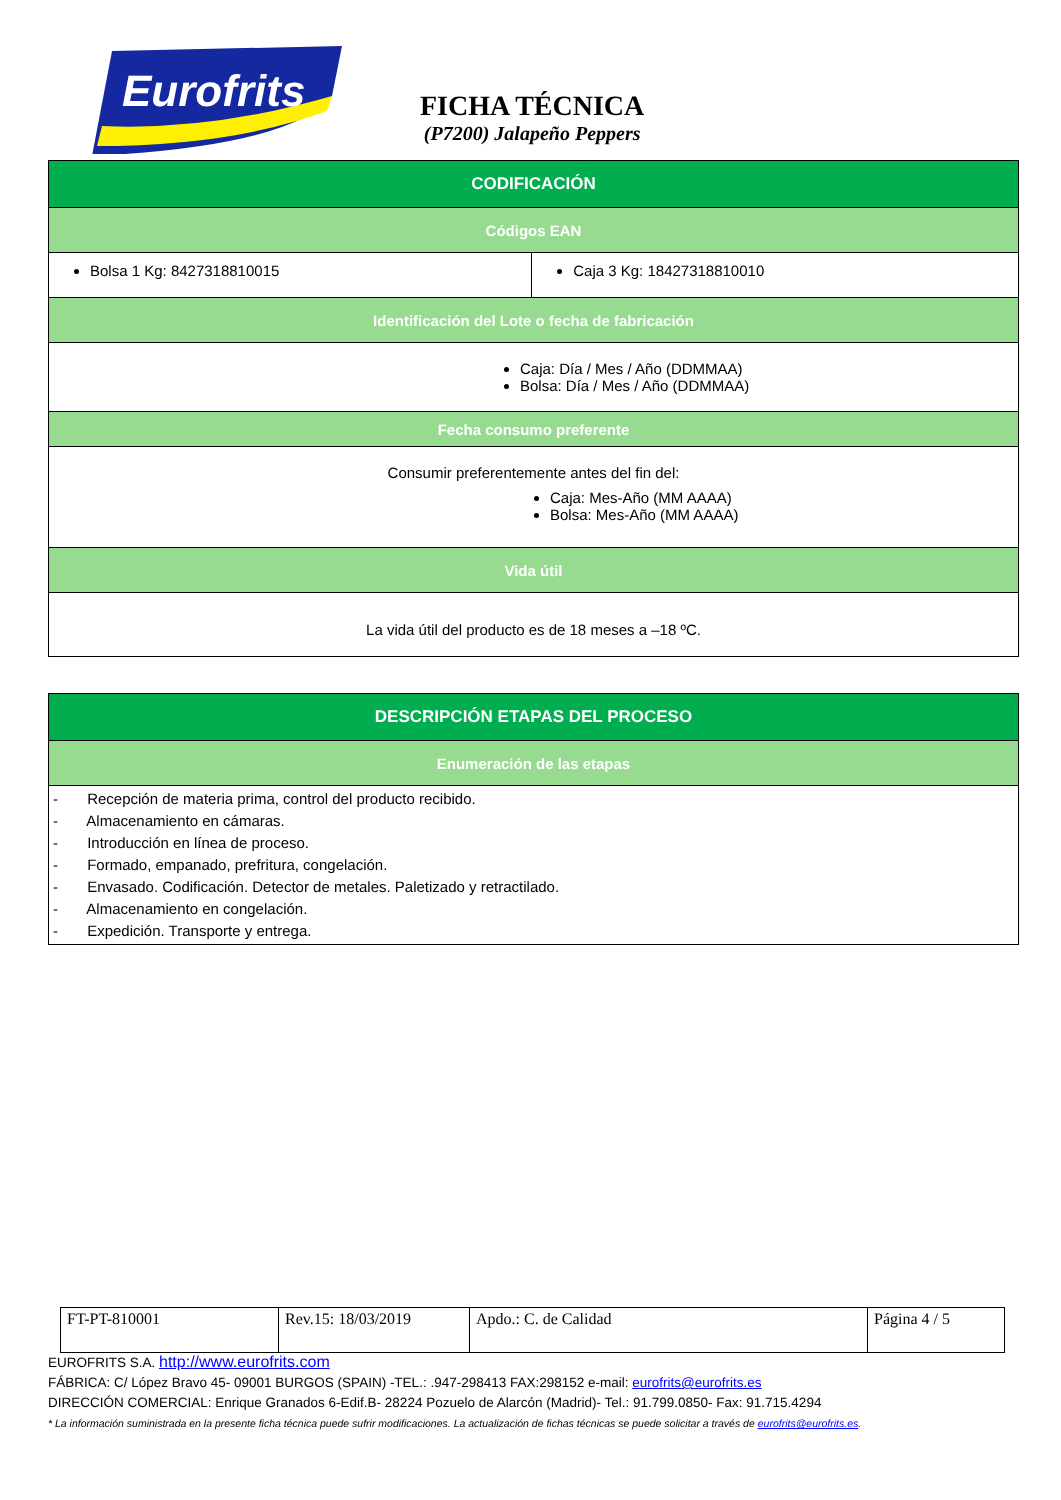Eurofrits
FICHA TÉCNICA
(P7200) Jalapeño Peppers
| CODIFICACIÓN | |
| Códigos EAN | |
| Bolsa 1 Kg: 8427318810015 | Caja 3 Kg: 18427318810010 |
| Identificación del Lote o fecha de fabricación | |
| Caja: Día / Mes / Año (DDMMAA) Bolsa: Día / Mes / Año (DDMMAA) | |
| Fecha consumo preferente | |
| Consumir preferentemente antes del fin del: Caja: Mes-Año (MM AAAA) Bolsa: Mes-Año (MM AAAA) | |
| Vida útil | |
| La vida útil del producto es de 18 meses a –18 ºC. | |
| DESCRIPCIÓN ETAPAS DEL PROCESO |
| Enumeración de las etapas |
| - Recepción de materia prima, control del producto recibido. - Almacenamiento en cámaras. - Introducción en línea de proceso. - Formado, empanado, prefritura, congelación. - Envasado. Codificación. Detector de metales. Paletizado y retractilado. - Almacenamiento en congelación. - Expedición. Transporte y entrega. |
| FT-PT-810001 | Rev.15: 18/03/2019 | Apdo.: C. de Calidad | Página 4 / 5 |
EUROFRITS S.A. http://www.eurofrits.com
FÁBRICA: C/ López Bravo 45- 09001 BURGOS (SPAIN) -TEL.: .947-298413 FAX:298152 e-mail: eurofrits@eurofrits.es
DIRECCIÓN COMERCIAL: Enrique Granados 6-Edif.B- 28224 Pozuelo de Alarcón (Madrid)- Tel.: 91.799.0850- Fax: 91.715.4294
* La información suministrada en la presente ficha técnica puede sufrir modificaciones. La actualización de fichas técnicas se puede solicitar a través de eurofrits@eurofrits.es.